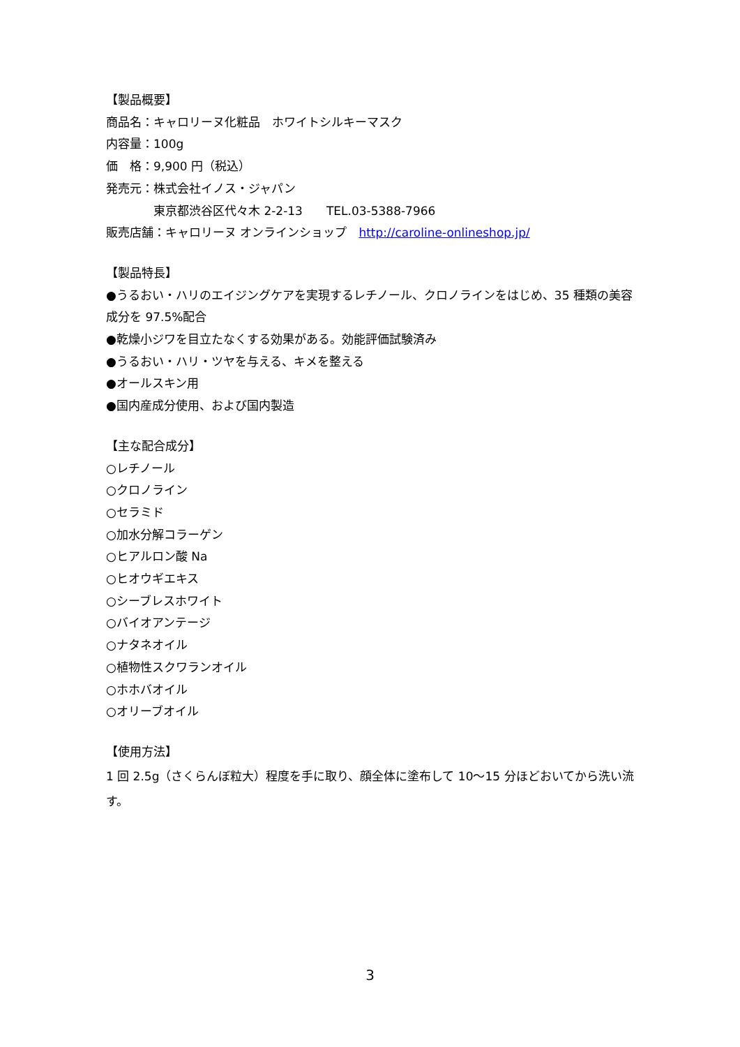【製品概要】
商品名：キャロリーヌ化粧品　ホワイトシルキーマスク
内容量：100g
価　格：9,900 円（税込）
発売元：株式会社イノス・ジャパン
　　　　東京都渋谷区代々木 2-2-13　　TEL.03-5388-7966
販売店舗：キャロリーヌ オンラインショップ　http://caroline-onlineshop.jp/
【製品特長】
●うるおい・ハリのエイジングケアを実現するレチノール、クロノラインをはじめ、35 種類の美容成分を 97.5%配合
●乾燥小ジワを目立たなくする効果がある。効能評価試験済み
●うるおい・ハリ・ツヤを与える、キメを整える
●オールスキン用
●国内産成分使用、および国内製造
【主な配合成分】
○レチノール
○クロノライン
○セラミド
○加水分解コラーゲン
○ヒアルロン酸 Na
○ヒオウギエキス
○シーブレスホワイト
○バイオアンテージ
○ナタネオイル
○植物性スクワランオイル
○ホホバオイル
○オリーブオイル
【使用方法】
1 回 2.5g（さくらんぼ粒大）程度を手に取り、顔全体に塗布して 10～15 分ほどおいてから洗い流す。
3